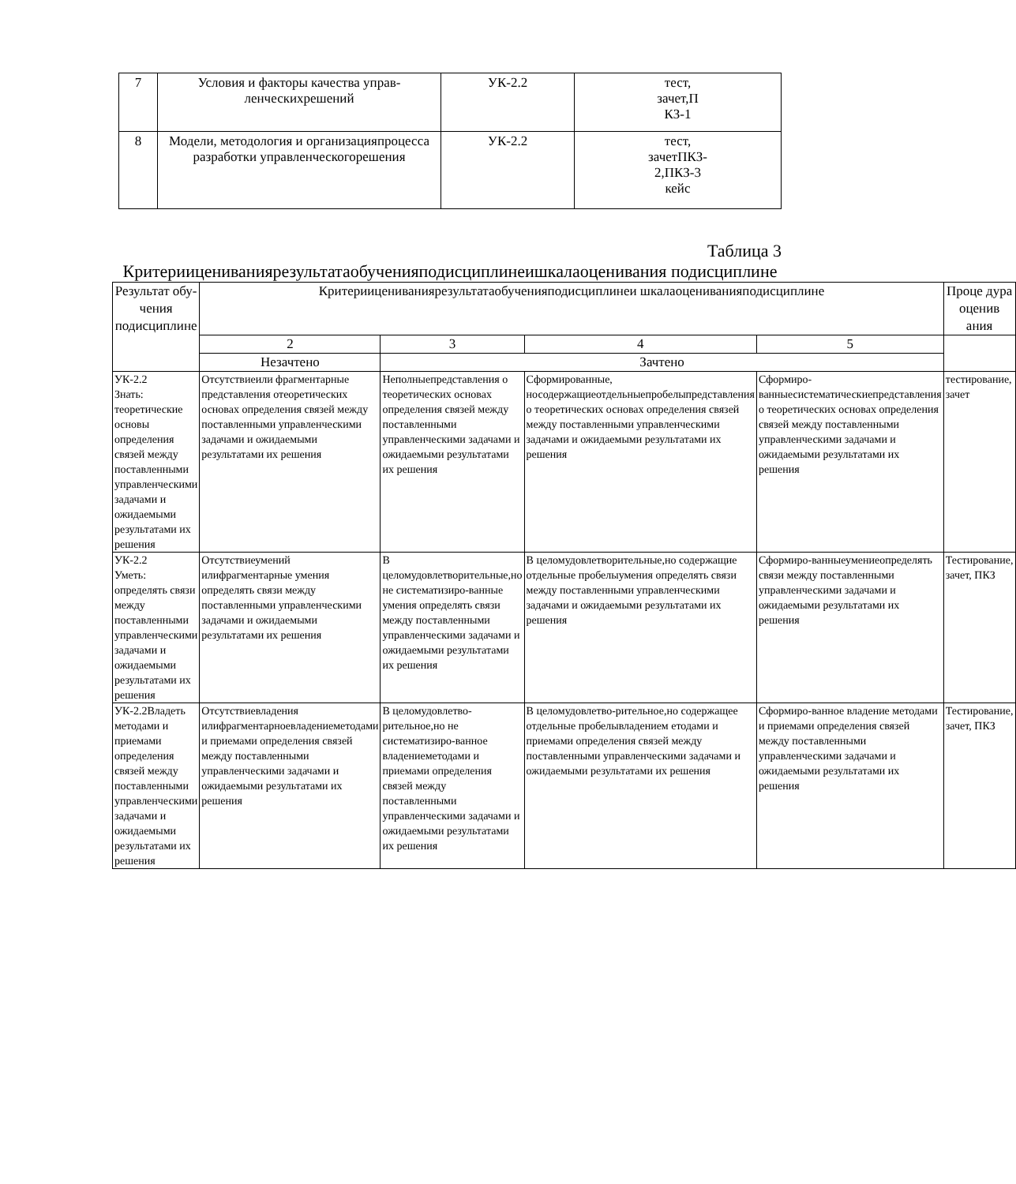| 7 | Условия и факторы качества управ-ленческихрешений | УК-2.2 | тест, зачет,П КЗ-1 |
| 8 | Модели, методология и организацияпроцесса разработки управленческогорешения | УК-2.2 | тест, зачетПКЗ- 2,ПКЗ-3 кейс |
Таблица 3
Критериицениваниярезультатаобученияподисциплинеишкалаоценивания подисциплине
| Результат обу- чения подисциплине | Критериицениваниярезультатаобученияподисциплинеи шкалаоцениванияподисциплине | | | | Проце дура оценив ания |
| --- | --- | --- | --- | --- | --- |
| | 2 | 3 | 4 | 5 | |
| | Незачтено | Зачтено | | | |
| УК-2.2 Знать: теоретические основы определения связей между поставленными управленческими задачами и ожидаемыми результатами их решения | Отсутствиеили фрагментарные представления отеоретических основах определения связей между поставленными управленческими задачами и ожидаемыми результатами их решения | Неполныепредставления о теоретических основах определения связей между поставленными управленческими задачами и ожидаемыми результатами их решения | Сформированные, носодержащиеотдельныепробелыпредставления о теоретических основах определения связей между поставленными управленческими задачами и ожидаемыми результатами их решения | Сформиро-ванныесистематическиепредставления о теоретических основах определения связей между поставленными управленческими задачами и ожидаемыми результатами их решения | тестирование, зачет |
| УК-2.2 Уметь: определять связи между поставленными управленческими задачами и ожидаемыми результатами их решения | Отсутствиеумений илифрагментарные умения определять связи между поставленными управленческими задачами и ожидаемыми результатами их решения | В целомудовлетворительные,но не систематизиро-ванные умения определять связи между поставленными управленческими задачами и ожидаемыми результатами их решения | В целомудовлетворительные,но содержащие отдельные пробелыумения определять связи между поставленными управленческими задачами и ожидаемыми результатами их решения | Сформиро-ванныеумениеопределять связи между поставленными управленческими задачами и ожидаемыми результатами их решения | Тестирование, зачет, ПКЗ |
| УК-2.2Владеть методами и приемами определения связей между поставленными управленческими задачами и ожидаемыми результатами их решения | Отсутствиевладения илифрагментарноевладениеметодами и приемами определения связей между поставленными управленческими задачами и ожидаемыми результатами их решения | В целомудовлетво-рительное,но не систематизиро-ванное владениеметодами и приемами определения связей между поставленными управленческими задачами и ожидаемыми результатами их решения | В целомудовлетво-рительное,но содержащее отдельные пробелывладением етодами и приемами определения связей между поставленными управленческими задачами и ожидаемыми результатами их решения | Сформиро-ванное владение методами и приемами определения связей между поставленными управленческими задачами и ожидаемыми результатами их решения | Тестирование, зачет, ПКЗ |